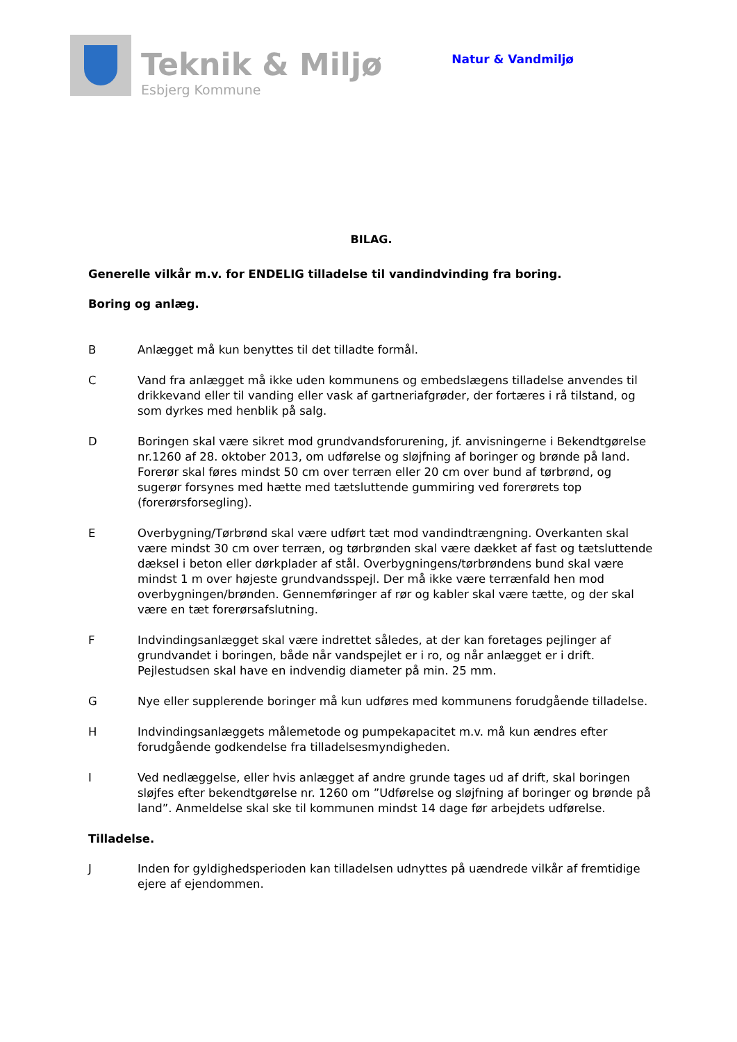Teknik & Miljø
Esbjerg Kommune
Natur & Vandmiljø
BILAG.
Generelle vilkår m.v. for ENDELIG tilladelse til vandindvinding fra boring.
Boring og anlæg.
B Anlægget må kun benyttes til det tilladte formål.
C Vand fra anlægget må ikke uden kommunens og embedslægens tilladelse anvendes til drikkevand eller til vanding eller vask af gartneriafgrøder, der fortæres i rå tilstand, og som dyrkes med henblik på salg.
D Boringen skal være sikret mod grundvandsforurening, jf. anvisningerne i Bekendtgørelse nr.1260 af 28. oktober 2013, om udførelse og sløjfning af boringer og brønde på land. Forerør skal føres mindst 50 cm over terræn eller 20 cm over bund af tørbrønd, og sugerør forsynes med hætte med tætsluttende gummiring ved forerørets top (forerørsforsegling).
E Overbygning/Tørbrønd skal være udført tæt mod vandindtrængning. Overkanten skal være mindst 30 cm over terræn, og tørbrønden skal være dækket af fast og tætsluttende dæksel i beton eller dørkplader af stål. Overbygningens/tørbrøndens bund skal være mindst 1 m over højeste grundvandsspejl. Der må ikke være terrænfald hen mod overbygningen/brønden. Gennemføringer af rør og kabler skal være tætte, og der skal være en tæt forerørsafslutning.
F Indvindingsanlægget skal være indrettet således, at der kan foretages pejlinger af grundvandet i boringen, både når vandspejlet er i ro, og når anlægget er i drift. Pejlestudsen skal have en indvendig diameter på min. 25 mm.
G Nye eller supplerende boringer må kun udføres med kommunens forudgående tilladelse.
H Indvindingsanlæggets målemetode og pumpekapacitet m.v. må kun ændres efter forudgående godkendelse fra tilladelsesmyndigheden.
I Ved nedlæggelse, eller hvis anlægget af andre grunde tages ud af drift, skal boringen sløjfes efter bekendtgørelse nr. 1260 om ”Udførelse og sløjfning af boringer og brønde på land”. Anmeldelse skal ske til kommunen mindst 14 dage før arbejdets udførelse.
Tilladelse.
J Inden for gyldighedsperioden kan tilladelsen udnyttes på uændrede vilkår af fremtidige ejere af ejendommen.